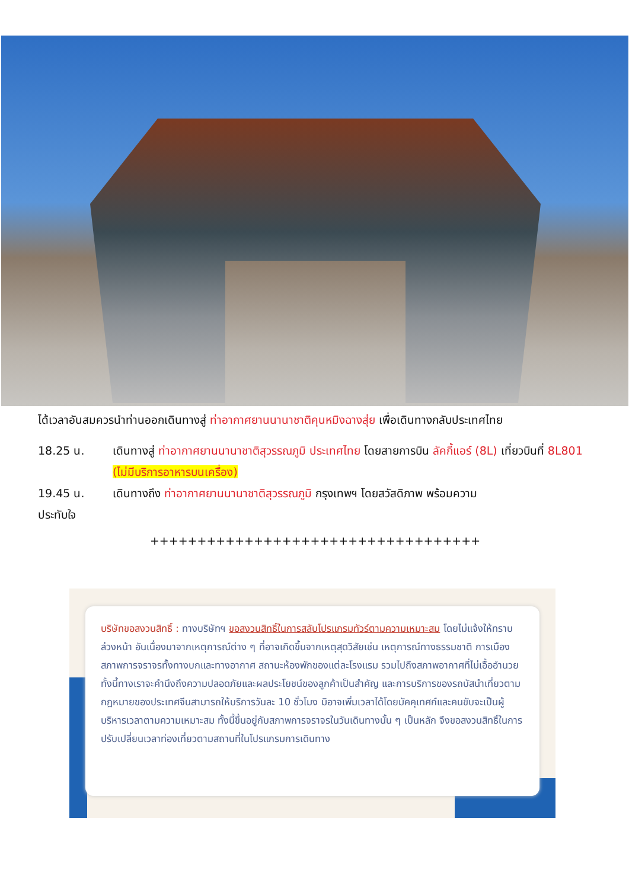ได้เวลาอันสมควรนำท่านออกเดินทางสู่ ท่าอากาศยานนานาชาติคุนหมิงฉางสุ่ย เพื่อเดินทางกลับประเทศไทย
18.25 น. เดินทางสู่ ท่าอากาศยานนานาชาติสุวรรณภูมิ ประเทศไทย โดยสายการบิน ลัคกี้แอร์ (8L) เที่ยวบินที่ 8L801 (ไม่มีบริการอาหารบนเครื่อง)
19.45 น. เดินทางถึง ท่าอากาศยานนานาชาติสุวรรณภูมิ กรุงเทพฯ โดยสวัสดิภาพ พร้อมความ
ประทับใจ
+++++++++++++++++++++++++++++++++++
บริษัทขอสงวนสิทธิ์ : ทางบริษัทฯ ขอสงวนสิทธิ์ในการสลับโปรแกรมทัวร์ตามความเหมาะสม โดยไม่แจ้งให้ทราบล่วงหน้า อันเนื่องมาจากเหตุการณ์ต่าง ๆ ที่อาจเกิดขึ้นจากเหตุสุดวิสัยเช่น เหตุการณ์ทางธรรมชาติ การเมือง สภาพการจราจรทั้งทางบกและทางอากาศ สถานะห้องพักของแต่ละโรงแรม รวมไปถึงสภาพอากาศที่ไม่เอื้ออำนวย ทั้งนี้ทางเราจะคำนึงถึงความปลอดภัยและผลประโยชน์ของลูกค้าเป็นสำคัญ และการบริการของรถบัสนำเที่ยวตามกฎหมายของประเทศจีนสามารถให้บริการวันละ 10 ชั่วโมง มิอาจเพิ่มเวลาได้โดยมัคคุเทศก์และคนขับจะเป็นผู้บริหารเวลาตามความเหมาะสม ทั้งนี้ขึ้นอยู่กับสภาพการจราจรในวันเดินทางนั้น ๆ เป็นหลัก จึงขอสงวนสิทธิ์ในการปรับเปลี่ยนเวลาท่องเที่ยวตามสถานที่ในโปรแกรมการเดินทาง